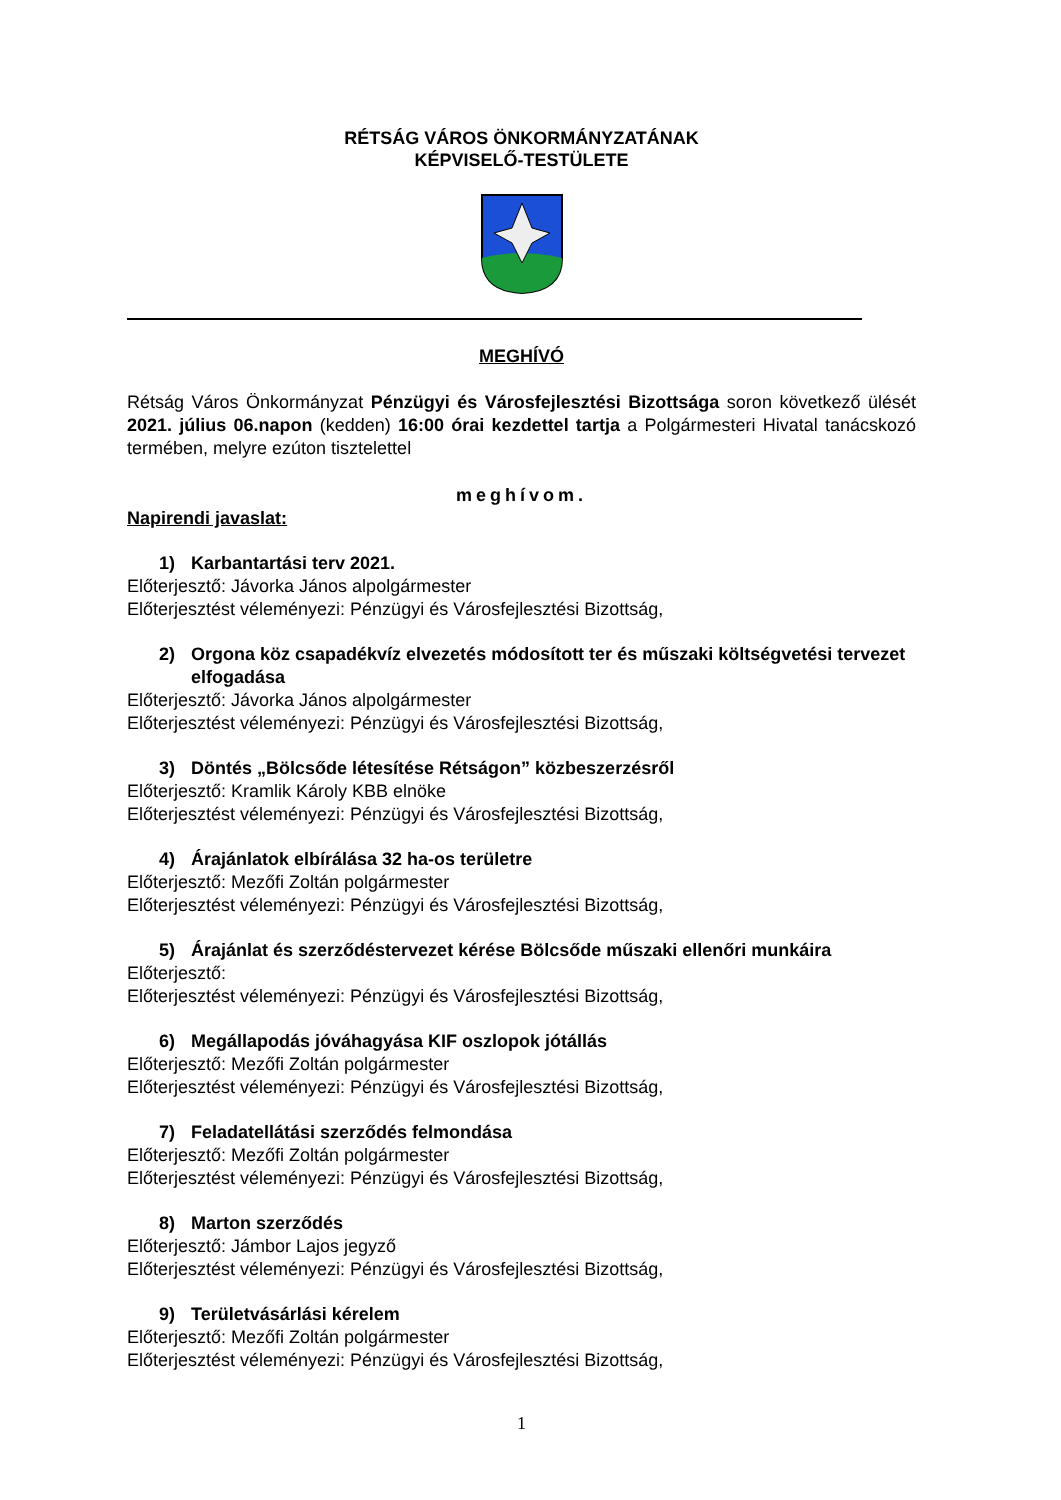RÉTSÁG VÁROS ÖNKORMÁNYZATÁNAK
KÉPVISELŐ-TESTÜLETE
MEGHÍVÓ
Rétság Város Önkormányzat Pénzügyi és Városfejlesztési Bizottsága soron következő ülését 2021. július 06.napon (kedden) 16:00 órai kezdettel tartja a Polgármesteri Hivatal tanácskozó termében, melyre ezúton tisztelettel
meghívom.
Napirendi javaslat:
1) Karbantartási terv 2021.
Előterjesztő: Jávorka János alpolgármester
Előterjesztést véleményezi: Pénzügyi és Városfejlesztési Bizottság,
2) Orgona köz csapadékvíz elvezetés módosított ter és műszaki költségvetési tervezet elfogadása
Előterjesztő: Jávorka János alpolgármester
Előterjesztést véleményezi: Pénzügyi és Városfejlesztési Bizottság,
3) Döntés „Bölcsőde létesítése Rétságon” közbeszerzésről
Előterjesztő: Kramlik Károly KBB elnöke
Előterjesztést véleményezi: Pénzügyi és Városfejlesztési Bizottság,
4) Árajánlatok elbírálása 32 ha-os területre
Előterjesztő: Mezőfi Zoltán polgármester
Előterjesztést véleményezi: Pénzügyi és Városfejlesztési Bizottság,
5) Árajánlat és szerződéstervezet kérése Bölcsőde műszaki ellenőri munkáira
Előterjesztő:
Előterjesztést véleményezi: Pénzügyi és Városfejlesztési Bizottság,
6) Megállapodás jóváhagyása KIF oszlopok jótállás
Előterjesztő: Mezőfi Zoltán polgármester
Előterjesztést véleményezi: Pénzügyi és Városfejlesztési Bizottság,
7) Feladatellátási szerződés felmondása
Előterjesztő: Mezőfi Zoltán polgármester
Előterjesztést véleményezi: Pénzügyi és Városfejlesztési Bizottság,
8) Marton szerződés
Előterjesztő: Jámbor Lajos jegyző
Előterjesztést véleményezi: Pénzügyi és Városfejlesztési Bizottság,
9) Területvásárlási kérelem
Előterjesztő: Mezőfi Zoltán polgármester
Előterjesztést véleményezi: Pénzügyi és Városfejlesztési Bizottság,
1